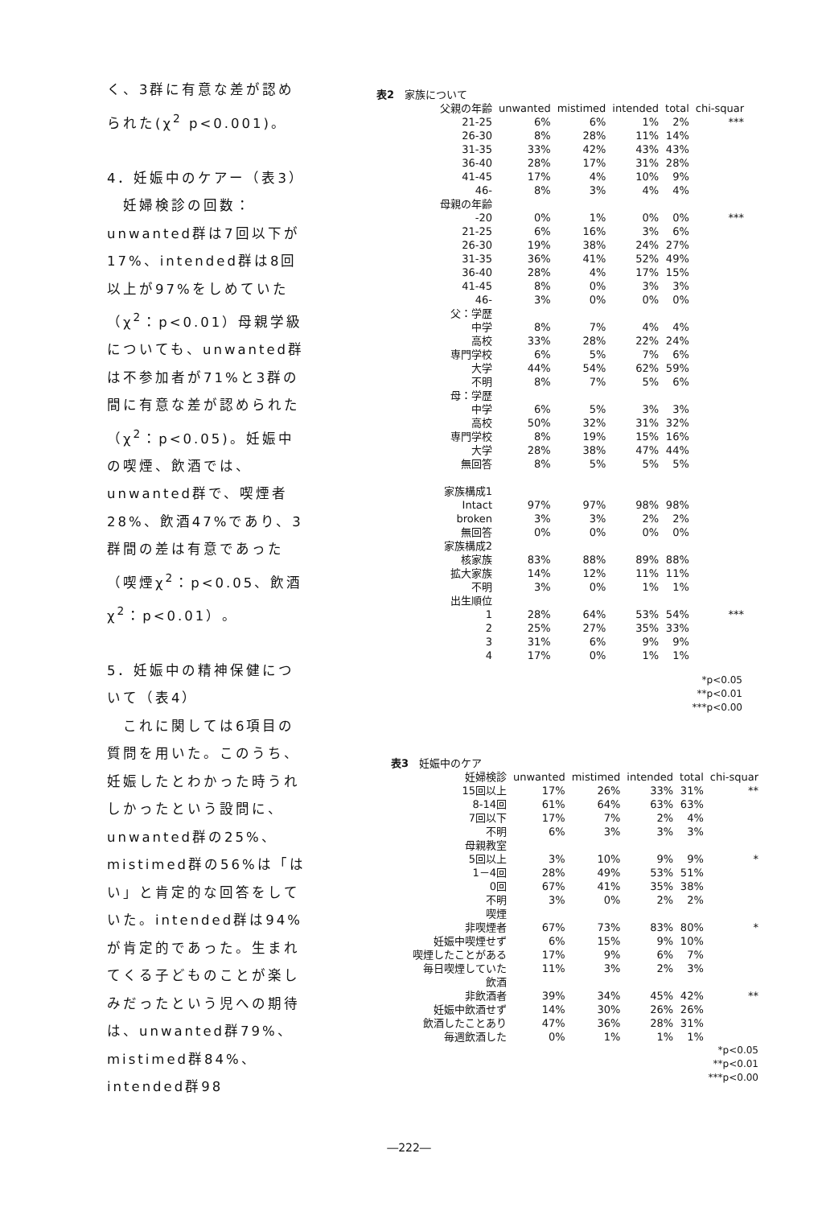く、3群に有意な差が認められた(χ<sup>2</sup> p<0.001)。
4．妊娠中のケアー（表3）
　妊婦検診の回数：unwanted群は7回以下が17%、intended群は8回以上が97%をしめていた（χ<sup>2</sup>：p<0.01）母親学級についても、unwanted群は不参加者が71%と3群の間に有意な差が認められた（χ<sup>2</sup>：p<0.05)。妊娠中の喫煙、飲酒では、unwanted群で、喫煙者28%、飲酒47%であり、3群間の差は有意であった（喫煙χ<sup>2</sup>：p<0.05、飲酒χ<sup>2</sup>：p<0.01）。
5．妊娠中の精神保健について（表4）
　これに関しては6項目の質問を用いた。このうち、妊娠したとわかった時うれしかったという設問に、unwanted群の25%、mistimed群の56%は「はい」と肯定的な回答をしていた。intended群は94%が肯定的であった。生まれてくる子どものことが楽しみだったという児への期待は、unwanted群79%、mistimed群84%、intended群98
表2　家族について
| 父親の年齢 | unwanted | mistimed | intended | total | chi-squar |
| --- | --- | --- | --- | --- | --- |
| 21-25 | 6% | 6% | 1% | 2% | *** |
| 26-30 | 8% | 28% | 11% | 14% | |
| 31-35 | 33% | 42% | 43% | 43% | |
| 36-40 | 28% | 17% | 31% | 28% | |
| 41-45 | 17% | 4% | 10% | 9% | |
| 46- | 8% | 3% | 4% | 4% | |
| 母親の年齢 | | | | | |
| -20 | 0% | 1% | 0% | 0% | *** |
| 21-25 | 6% | 16% | 3% | 6% | |
| 26-30 | 19% | 38% | 24% | 27% | |
| 31-35 | 36% | 41% | 52% | 49% | |
| 36-40 | 28% | 4% | 17% | 15% | |
| 41-45 | 8% | 0% | 3% | 3% | |
| 46- | 3% | 0% | 0% | 0% | |
| 父：学歴 | | | | | |
| 中学 | 8% | 7% | 4% | 4% | |
| 高校 | 33% | 28% | 22% | 24% | |
| 専門学校 | 6% | 5% | 7% | 6% | |
| 大学 | 44% | 54% | 62% | 59% | |
| 不明 | 8% | 7% | 5% | 6% | |
| 母：学歴 | | | | | |
| 中学 | 6% | 5% | 3% | 3% | |
| 高校 | 50% | 32% | 31% | 32% | |
| 専門学校 | 8% | 19% | 15% | 16% | |
| 大学 | 28% | 38% | 47% | 44% | |
| 無回答 | 8% | 5% | 5% | 5% | |
| 家族構成1 | | | | | |
| Intact | 97% | 97% | 98% | 98% | |
| broken | 3% | 3% | 2% | 2% | |
| 無回答 | 0% | 0% | 0% | 0% | |
| 家族構成2 | | | | | |
| 核家族 | 83% | 88% | 89% | 88% | |
| 拡大家族 | 14% | 12% | 11% | 11% | |
| 不明 | 3% | 0% | 1% | 1% | |
| 出生順位 | | | | | |
| 1 | 28% | 64% | 53% | 54% | *** |
| 2 | 25% | 27% | 35% | 33% | |
| 3 | 31% | 6% | 9% | 9% | |
| 4 | 17% | 0% | 1% | 1% | |
*p<0.05
**p<0.01
***p<0.00
表3　妊娠中のケア
| 妊婦検診 | unwanted | mistimed | intended | total | chi-squar |
| --- | --- | --- | --- | --- | --- |
| 15回以上 | 17% | 26% | 33% | 31% | ** |
| 8-14回 | 61% | 64% | 63% | 63% | |
| 7回以下 | 17% | 7% | 2% | 4% | |
| 不明 | 6% | 3% | 3% | 3% | |
| 母親教室 | | | | | |
| 5回以上 | 3% | 10% | 9% | 9% | * |
| 1－4回 | 28% | 49% | 53% | 51% | |
| 0回 | 67% | 41% | 35% | 38% | |
| 不明 | 3% | 0% | 2% | 2% | |
| 喫煙 | | | | | |
| 非喫煙者 | 67% | 73% | 83% | 80% | * |
| 妊娠中喫煙せず | 6% | 15% | 9% | 10% | |
| 喫煙したことがある | 17% | 9% | 6% | 7% | |
| 毎日喫煙していた | 11% | 3% | 2% | 3% | |
| 飲酒 | | | | | |
| 非飲酒者 | 39% | 34% | 45% | 42% | ** |
| 妊娠中飲酒せず | 14% | 30% | 26% | 26% | |
| 飲酒したことあり | 47% | 36% | 28% | 31% | |
| 毎週飲酒した | 0% | 1% | 1% | 1% | |
*p<0.05
**p<0.01
***p<0.00
―222―